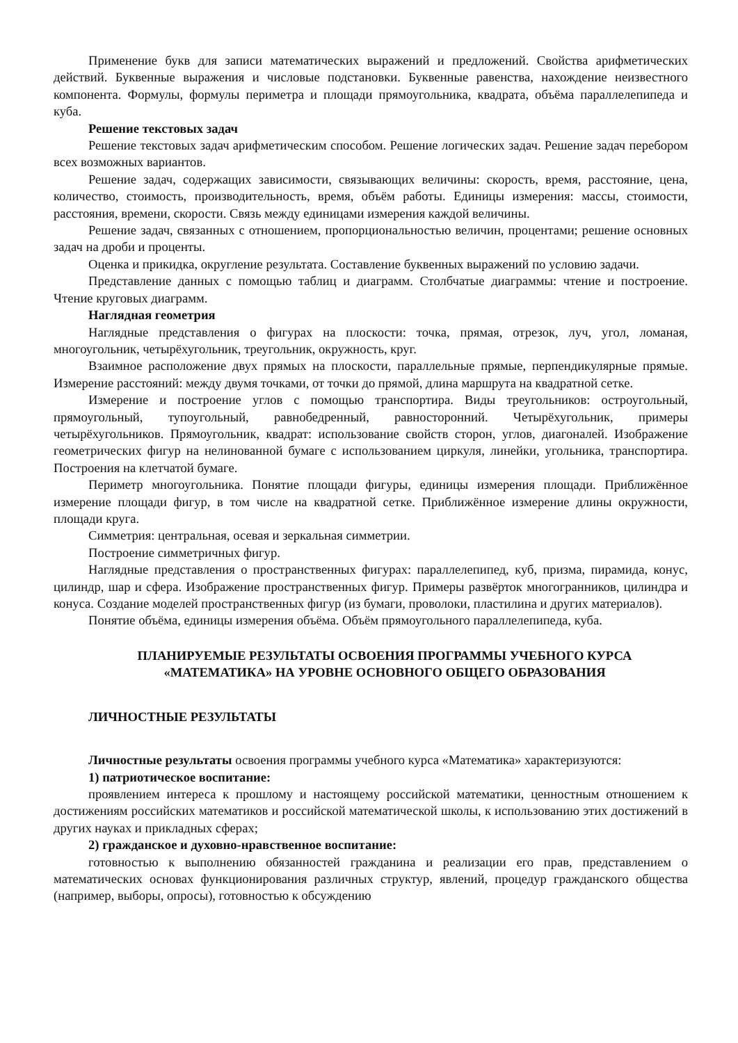Применение букв для записи математических выражений и предложений. Свойства арифметических действий. Буквенные выражения и числовые подстановки. Буквенные равенства, нахождение неизвестного компонента. Формулы, формулы периметра и площади прямоугольника, квадрата, объёма параллелепипеда и куба.
Решение текстовых задач
Решение текстовых задач арифметическим способом. Решение логических задач. Решение задач перебором всех возможных вариантов.
Решение задач, содержащих зависимости, связывающих величины: скорость, время, расстояние, цена, количество, стоимость, производительность, время, объём работы. Единицы измерения: массы, стоимости, расстояния, времени, скорости. Связь между единицами измерения каждой величины.
Решение задач, связанных с отношением, пропорциональностью величин, процентами; решение основных задач на дроби и проценты.
Оценка и прикидка, округление результата. Составление буквенных выражений по условию задачи.
Представление данных с помощью таблиц и диаграмм. Столбчатые диаграммы: чтение и построение. Чтение круговых диаграмм.
Наглядная геометрия
Наглядные представления о фигурах на плоскости: точка, прямая, отрезок, луч, угол, ломаная, многоугольник, четырёхугольник, треугольник, окружность, круг.
Взаимное расположение двух прямых на плоскости, параллельные прямые, перпендикулярные прямые. Измерение расстояний: между двумя точками, от точки до прямой, длина маршрута на квадратной сетке.
Измерение и построение углов с помощью транспортира. Виды треугольников: остроугольный, прямоугольный, тупоугольный, равнобедренный, равносторонний. Четырёхугольник, примеры четырёхугольников. Прямоугольник, квадрат: использование свойств сторон, углов, диагоналей. Изображение геометрических фигур на нелинованной бумаге с использованием циркуля, линейки, угольника, транспортира. Построения на клетчатой бумаге.
Периметр многоугольника. Понятие площади фигуры, единицы измерения площади. Приближённое измерение площади фигур, в том числе на квадратной сетке. Приближённое измерение длины окружности, площади круга.
Симметрия: центральная, осевая и зеркальная симметрии.
Построение симметричных фигур.
Наглядные представления о пространственных фигурах: параллелепипед, куб, призма, пирамида, конус, цилиндр, шар и сфера. Изображение пространственных фигур. Примеры развёрток многогранников, цилиндра и конуса. Создание моделей пространственных фигур (из бумаги, проволоки, пластилина и других материалов).
Понятие объёма, единицы измерения объёма. Объём прямоугольного параллелепипеда, куба.
ПЛАНИРУЕМЫЕ РЕЗУЛЬТАТЫ ОСВОЕНИЯ ПРОГРАММЫ УЧЕБНОГО КУРСА
«МАТЕМАТИКА» НА УРОВНЕ ОСНОВНОГО ОБЩЕГО ОБРАЗОВАНИЯ
ЛИЧНОСТНЫЕ РЕЗУЛЬТАТЫ
Личностные результаты освоения программы учебного курса «Математика» характеризуются:
1) патриотическое воспитание:
проявлением интереса к прошлому и настоящему российской математики, ценностным отношением к достижениям российских математиков и российской математической школы, к использованию этих достижений в других науках и прикладных сферах;
2) гражданское и духовно-нравственное воспитание:
готовностью к выполнению обязанностей гражданина и реализации его прав, представлением о математических основах функционирования различных структур, явлений, процедур гражданского общества (например, выборы, опросы), готовностью к обсуждению